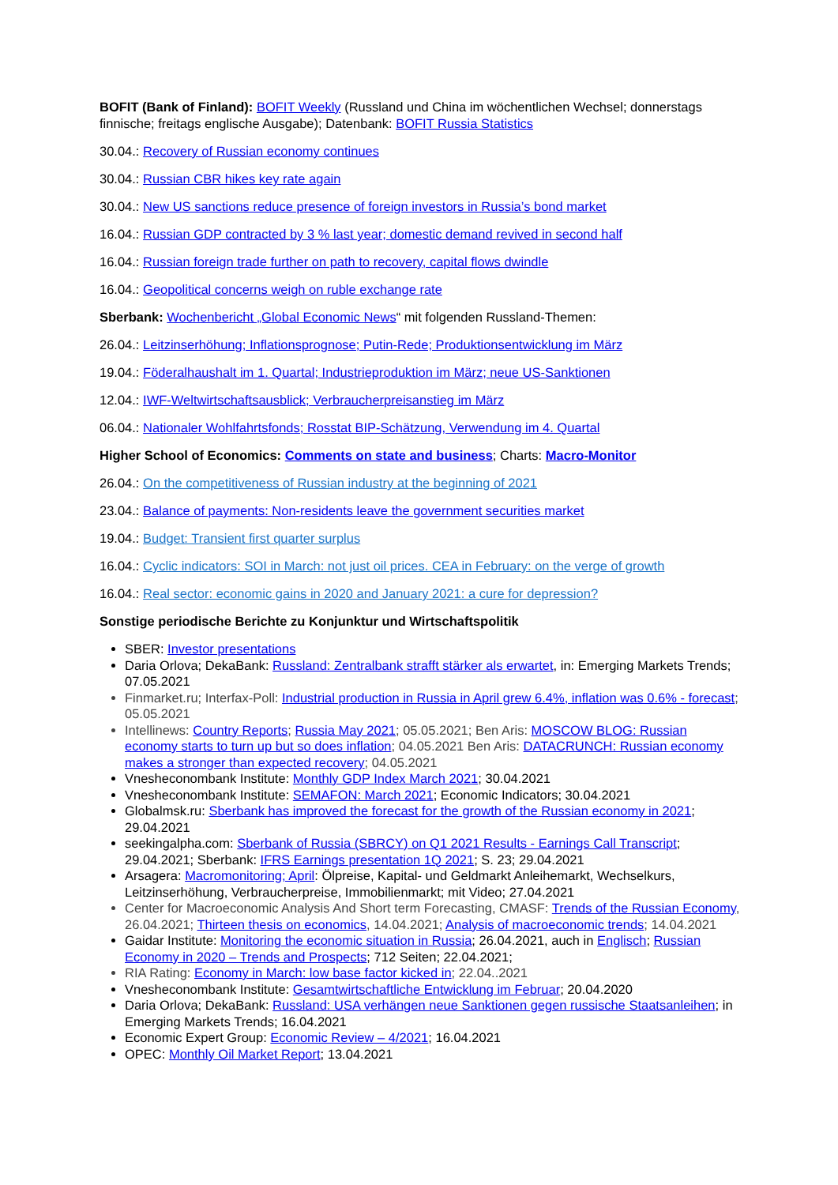BOFIT (Bank of Finland): BOFIT Weekly (Russland und China im wöchentlichen Wechsel; donnerstags finnische; freitags englische Ausgabe); Datenbank: BOFIT Russia Statistics
30.04.: Recovery of Russian economy continues
30.04.: Russian CBR hikes key rate again
30.04.: New US sanctions reduce presence of foreign investors in Russia’s bond market
16.04.: Russian GDP contracted by 3 % last year; domestic demand revived in second half
16.04.: Russian foreign trade further on path to recovery, capital flows dwindle
16.04.: Geopolitical concerns weigh on ruble exchange rate
Sberbank: Wochenbericht „Global Economic News“ mit folgenden Russland-Themen:
26.04.: Leitzinserhöhung; Inflationsprognose; Putin-Rede; Produktionsentwicklung im März
19.04.: Föderalhaushalt im 1. Quartal; Industrieproduktion im März; neue US-Sanktionen
12.04.: IWF-Weltwirtschaftsausblick; Verbraucherpreisanstieg im März
06.04.: Nationaler Wohlfahrtsfonds; Rosstat BIP-Schätzung, Verwendung im 4. Quartal
Higher School of Economics: Comments on state and business; Charts: Macro-Monitor
26.04.: On the competitiveness of Russian industry at the beginning of 2021
23.04.: Balance of payments: Non-residents leave the government securities market
19.04.: Budget: Transient first quarter surplus
16.04.: Cyclic indicators: SOI in March: not just oil prices. CEA in February: on the verge of growth
16.04.: Real sector: economic gains in 2020 and January 2021: a cure for depression?
Sonstige periodische Berichte zu Konjunktur und Wirtschaftspolitik
SBER: Investor presentations
Daria Orlova; DekaBank: Russland: Zentralbank strafft stärker als erwartet, in: Emerging Markets Trends; 07.05.2021
Finmarket.ru; Interfax-Poll: Industrial production in Russia in April grew 6.4%, inflation was 0.6% - forecast; 05.05.2021
Intellinews: Country Reports; Russia May 2021; 05.05.2021; Ben Aris: MOSCOW BLOG: Russian economy starts to turn up but so does inflation; 04.05.2021 Ben Aris: DATACRUNCH: Russian economy makes a stronger than expected recovery; 04.05.2021
Vnesheconombank Institute: Monthly GDP Index March 2021; 30.04.2021
Vnesheconombank Institute: SEMAFON: March 2021; Economic Indicators; 30.04.2021
Globalmsk.ru: Sberbank has improved the forecast for the growth of the Russian economy in 2021; 29.04.2021
seekingalpha.com: Sberbank of Russia (SBRCY) on Q1 2021 Results - Earnings Call Transcript; 29.04.2021; Sberbank: IFRS Earnings presentation 1Q 2021; S. 23; 29.04.2021
Arsagera: Macromonitoring; April: Ölpreise, Kapital- und Geldmarkt Anleihemarkt, Wechselkurs, Leitzinserhöhung, Verbraucherpreise, Immobilienmarkt; mit Video; 27.04.2021
Center for Macroeconomic Analysis And Short term Forecasting, CMASF: Trends of the Russian Economy, 26.04.2021; Thirteen thesis on economics, 14.04.2021; Analysis of macroeconomic trends; 14.04.2021
Gaidar Institute: Monitoring the economic situation in Russia; 26.04.2021, auch in Englisch; Russian Economy in 2020 – Trends and Prospects; 712 Seiten; 22.04.2021;
RIA Rating: Economy in March: low base factor kicked in; 22.04..2021
Vnesheconombank Institute: Gesamtwirtschaftliche Entwicklung im Februar; 20.04.2020
Daria Orlova; DekaBank: Russland: USA verhängen neue Sanktionen gegen russische Staatsanleihen; in Emerging Markets Trends; 16.04.2021
Economic Expert Group: Economic Review – 4/2021; 16.04.2021
OPEC: Monthly Oil Market Report; 13.04.2021